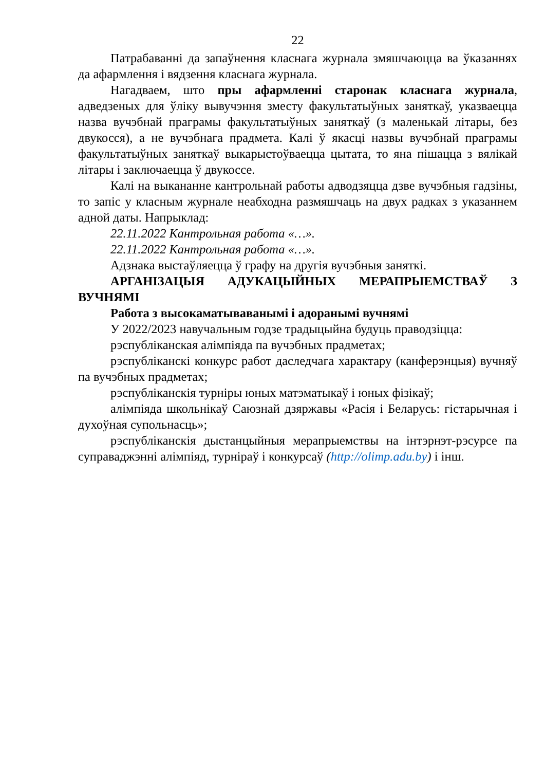22
Патрабаванні да запаўнення класнага журнала змяшчаюцца ва ўказаннях да афармлення і вядзення класнага журнала.
Нагадваем, што пры афармленні старонак класнага журнала, адведзеных для ўліку вывучэння зместу факультатыўных заняткаў, указваецца назва вучэбнай праграмы факультатыўных заняткаў (з маленькай літары, без двукосся), а не вучэбнага прадмета. Калі ў якасці назвы вучэбнай праграмы факультатыўных заняткаў выкарыстоўваецца цытата, то яна пішацца з вялікай літары і заключаецца ў двукоссе.
Калі на выкананне кантрольнай работы адводзяцца дзве вучэбныя гадзіны, то запіс у класным журнале неабходна размяшчаць на двух радках з указаннем адной даты. Напрыклад:
22.11.2022 Кантрольная работа «…».
22.11.2022 Кантрольная работа «…».
Адзнака выстаўляецца ў графу на другія вучэбныя заняткі.
АРГАНІЗАЦЫЯ АДУКАЦЫЙНЫХ МЕРАПРЫЕМСТВАЎ З ВУЧНЯМІ
Работа з высокаматываванымі і адоранымі вучнямі
У 2022/2023 навучальным годзе традыцыйна будуць праводзіцца:
рэспубліканская алімпіяда па вучэбных прадметах;
рэспубліканскі конкурс работ даследчага характару (канферэнцыя) вучняў па вучэбных прадметах;
рэспубліканскія турніры юных матэматыкаў і юных фізікаў;
алімпіяда школьнікаў Саюзнай дзяржавы «Расія і Беларусь: гістарычная і духоўная супольнасць»;
рэспубліканскія дыстанцыйныя мерапрыемствы на інтэрнэт-рэсурсе па суправаджэнні алімпіяд, турніраў і конкурсаў (http://olimp.adu.by) і інш.